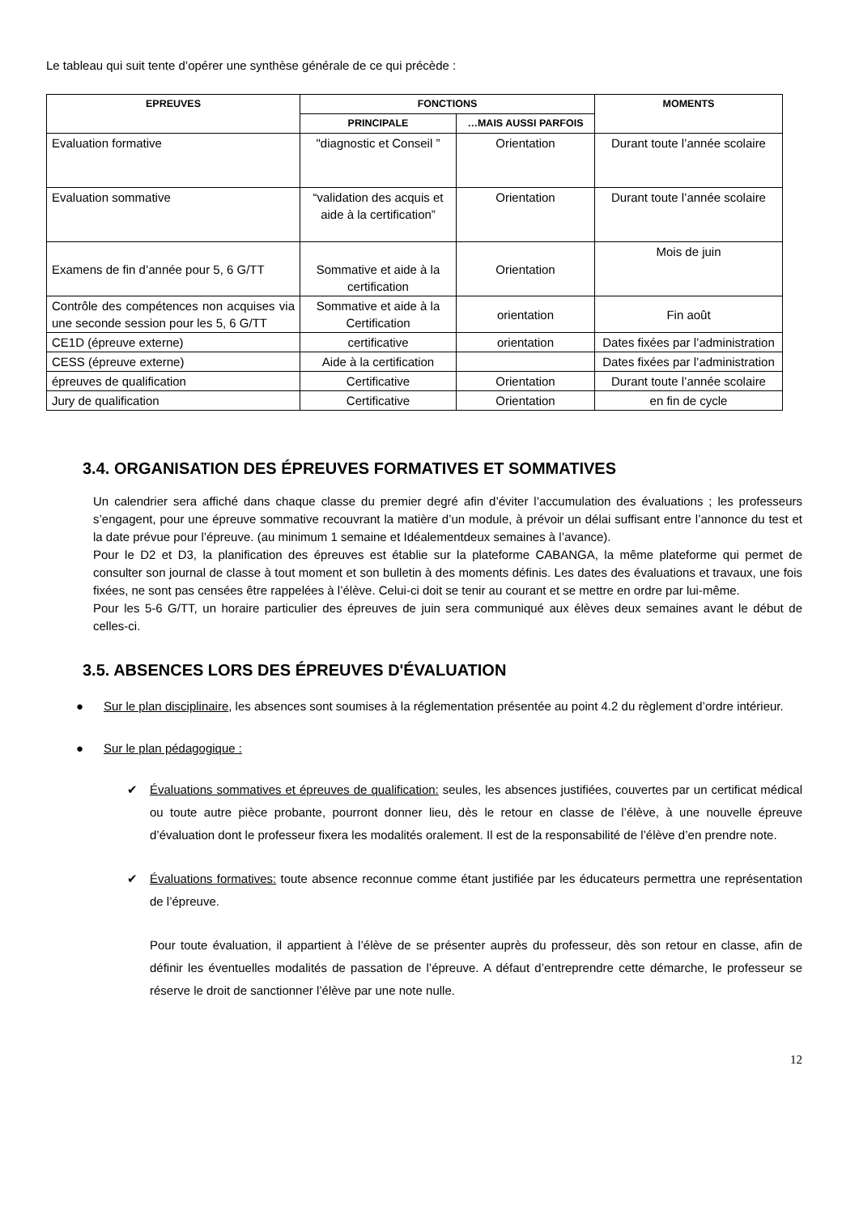Le tableau qui suit tente d’opérer une synthèse générale de ce qui précède :
| EPREUVES | FONCTIONS | | MOMENTS |
| --- | --- | --- | --- |
| | PRINCIPALE | …MAIS AUSSI PARFOIS | |
| Evaluation formative | "diagnostic et Conseil ” | Orientation | Durant toute l’année scolaire |
| Evaluation sommative | “validation des acquis et aide à la certification” | Orientation | Durant toute l’année scolaire |
| Examens de fin d’année pour 5, 6 G/TT | Sommative et aide à la certification | Orientation | Mois de juin |
| Contrôle des compétences non acquises via une seconde session pour les 5, 6 G/TT | Sommative et aide à la Certification | orientation | Fin août |
| CE1D (épreuve externe) | certificative | orientation | Dates fixées par l’administration |
| CESS (épreuve externe) | Aide à la certification | | Dates fixées par l’administration |
| épreuves de qualification | Certificative | Orientation | Durant toute l’année scolaire |
| Jury de qualification | Certificative | Orientation | en fin de cycle |
3.4. ORGANISATION DES ÉPREUVES FORMATIVES ET SOMMATIVES
Un calendrier sera affiché dans chaque classe du premier degré afin d’éviter l’accumulation des évaluations ; les professeurs s’engagent, pour une épreuve sommative recouvrant la matière d’un module, à prévoir un délai suffisant entre l’annonce du test et la date prévue pour l’épreuve. (au minimum 1 semaine et Idéalementdeux semaines à l’avance).
Pour le D2 et D3, la planification des épreuves est établie sur la plateforme CABANGA, la même plateforme qui permet de consulter son journal de classe à tout moment et son bulletin à des moments définis. Les dates des évaluations et travaux, une fois fixées, ne sont pas censées être rappelées à l’élève. Celui-ci doit se tenir au courant et se mettre en ordre par lui-même.
Pour les 5-6 G/TT, un horaire particulier des épreuves de juin sera communiqué aux élèves deux semaines avant le début de celles-ci.
3.5. ABSENCES LORS DES ÉPREUVES D'ÉVALUATION
● Sur le plan disciplinaire, les absences sont soumises à la réglementation présentée au point 4.2 du règlement d’ordre intérieur.
● Sur le plan pédagogique :
✔ Évaluations sommatives et épreuves de qualification: seules, les absences justifiées, couvertes par un certificat médical ou toute autre pièce probante, pourront donner lieu, dès le retour en classe de l’élève, à une nouvelle épreuve d’évaluation dont le professeur fixera les modalités oralement. Il est de la responsabilité de l’élève d’en prendre note.
✔ Évaluations formatives: toute absence reconnue comme étant justifiée par les éducateurs permettra une représentation de l’épreuve.
Pour toute évaluation, il appartient à l’élève de se présenter auprès du professeur, dès son retour en classe, afin de définir les éventuelles modalités de passation de l’épreuve. A défaut d’entreprendre cette démarche, le professeur se réserve le droit de sanctionner l’élève par une note nulle.
12